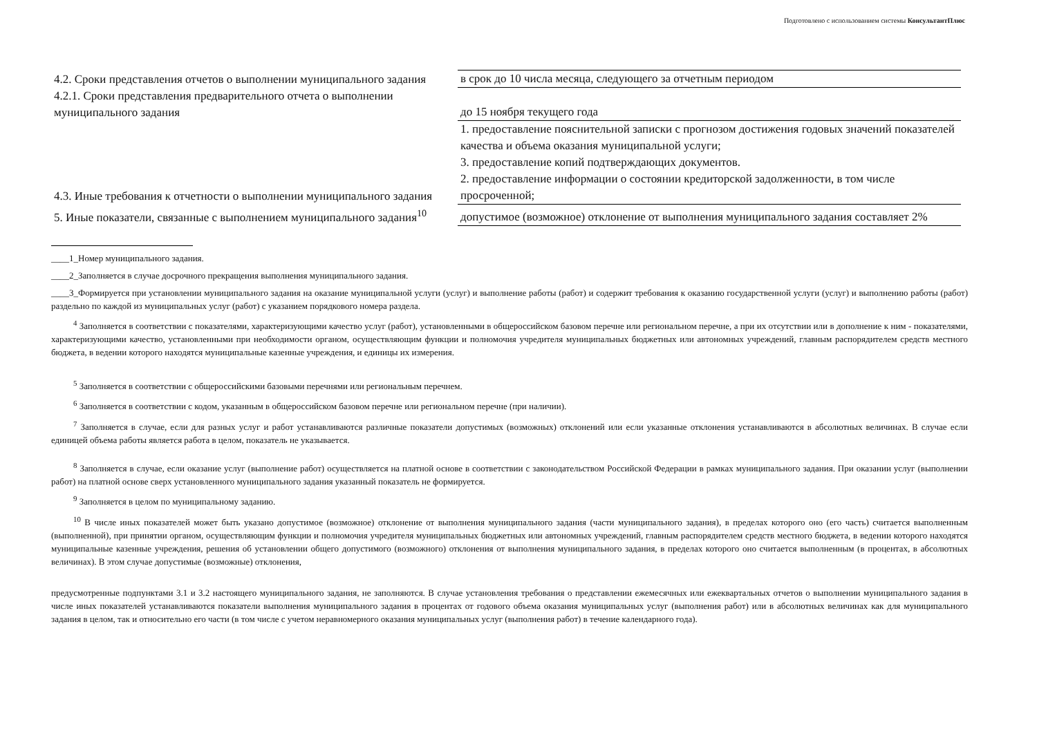Подготовлено с использованием системы КонсультантПлюс
| 4.2. Сроки представления отчетов о выполнении муниципального задания | в срок до 10 числа месяца, следующего за отчетным периодом |
| 4.2.1. Сроки представления предварительного отчета о выполнении муниципального задания | до 15 ноября текущего года |
| 4.3. Иные требования к отчетности о выполнении муниципального задания | 1. предоставление пояснительной записки с прогнозом достижения годовых значений показателей качества и объема оказания муниципальной услуги; 3. предоставление копий подтверждающих документов. 2. предоставление информации о состоянии кредиторской задолженности, в том числе просроченной; |
| 5. Иные показатели, связанные с выполнением муниципального задания<sup>10</sup> | допустимое (возможное) отклонение от выполнения муниципального задания составляет 2% |
____1_Номер муниципального задания.
____2_Заполняется в случае досрочного прекращения выполнения муниципального задания.
____3_Формируется при установлении муниципального задания на оказание муниципальной услуги (услуг) и выполнение работы (работ) и содержит требования к оказанию государственной услуги (услуг) и выполнению работы (работ) раздельно по каждой из муниципальных услуг (работ) с указанием порядкового номера раздела.
<sup>4</sup> Заполняется в соответствии с показателями, характеризующими качество услуг (работ), установленными в общероссийском базовом перечне или региональном перечне, а при их отсутствии или в дополнение к ним - показателями, характеризующими качество, установленными при необходимости органом, осуществляющим функции и полномочия учредителя муниципальных бюджетных или автономных учреждений, главным распорядителем средств местного бюджета, в ведении которого находятся муниципальные казенные учреждения, и единицы их измерения.
<sup>5</sup> Заполняется в соответствии с общероссийскими базовыми перечнями или региональным перечнем.
<sup>6</sup> Заполняется в соответствии с кодом, указанным в общероссийском базовом перечне или региональном перечне (при наличии).
<sup>7</sup> Заполняется в случае, если для разных услуг и работ устанавливаются различные показатели допустимых (возможных) отклонений или если указанные отклонения устанавливаются в абсолютных величинах. В случае если единицей объема работы является работа в целом, показатель не указывается.
<sup>8</sup> Заполняется в случае, если оказание услуг (выполнение работ) осуществляется на платной основе в соответствии с законодательством Российской Федерации в рамках муниципального задания. При оказании услуг (выполнении работ) на платной основе сверх установленного муниципального задания указанный показатель не формируется.
<sup>9</sup> Заполняется в целом по муниципальному заданию.
<sup>10</sup> В числе иных показателей может быть указано допустимое (возможное) отклонение от выполнения муниципального задания (части муниципального задания), в пределах которого оно (его часть) считается выполненным (выполненной), при принятии органом, осуществляющим функции и полномочия учредителя муниципальных бюджетных или автономных учреждений, главным распорядителем средств местного бюджета, в ведении которого находятся муниципальные казенные учреждения, решения об установлении общего допустимого (возможного) отклонения от выполнения муниципального задания, в пределах которого оно считается выполненным (в процентах, в абсолютных величинах). В этом случае допустимые (возможные) отклонения,
предусмотренные подпунктами 3.1 и 3.2 настоящего муниципального задания, не заполняются. В случае установления требования о представлении ежемесячных или ежеквартальных отчетов о выполнении муниципального задания в числе иных показателей устанавливаются показатели выполнения муниципального задания в процентах от годового объема оказания муниципальных услуг (выполнения работ) или в абсолютных величинах как для муниципального задания в целом, так и относительно его части (в том числе с учетом неравномерного оказания муниципальных услуг (выполнения работ) в течение календарного года).